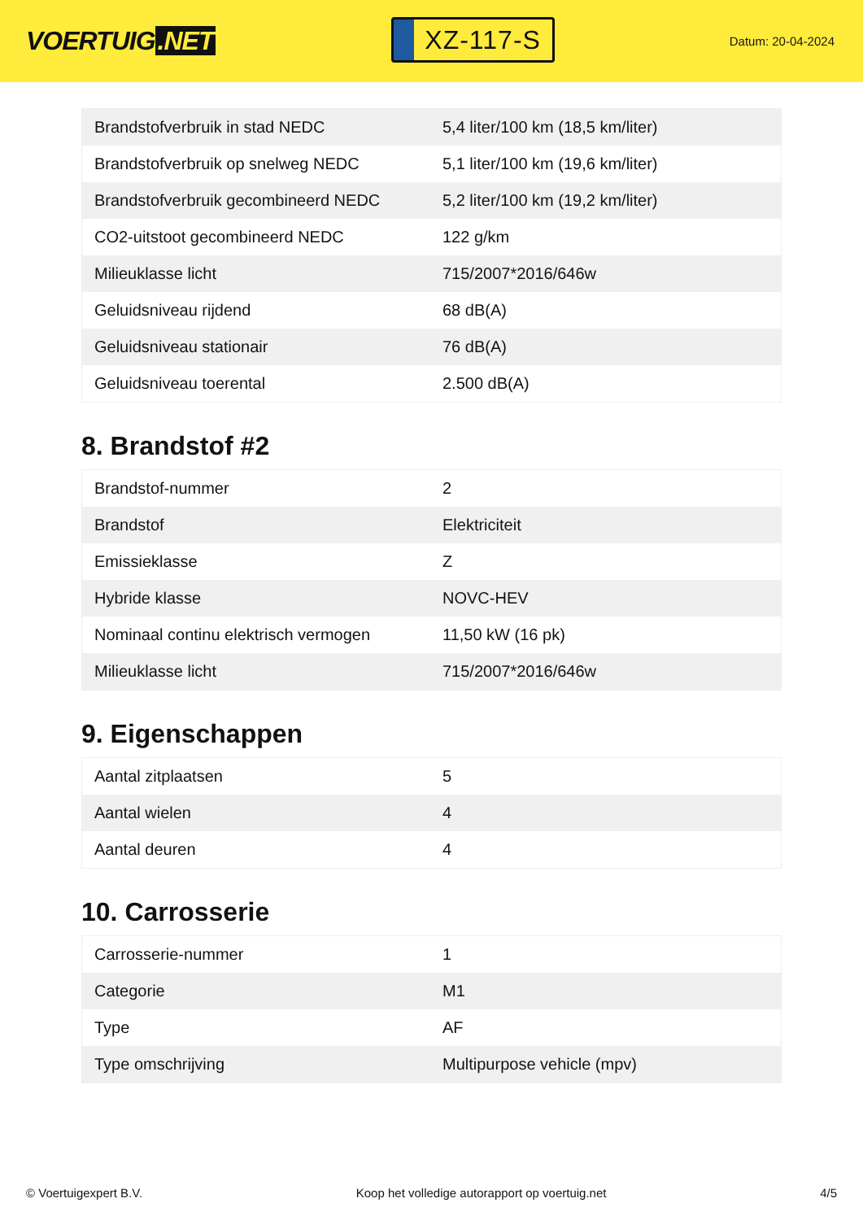VOERTUIG.NET
XZ-117-S
Datum: 20-04-2024
| Brandstofverbruik in stad NEDC | 5,4 liter/100 km (18,5 km/liter) |
| Brandstofverbruik op snelweg NEDC | 5,1 liter/100 km (19,6 km/liter) |
| Brandstofverbruik gecombineerd NEDC | 5,2 liter/100 km (19,2 km/liter) |
| CO2-uitstoot gecombineerd NEDC | 122 g/km |
| Milieuklasse licht | 715/2007*2016/646w |
| Geluidsniveau rijdend | 68 dB(A) |
| Geluidsniveau stationair | 76 dB(A) |
| Geluidsniveau toerental | 2.500 dB(A) |
8. Brandstof #2
| Brandstof-nummer | 2 |
| Brandstof | Elektriciteit |
| Emissieklasse | Z |
| Hybride klasse | NOVC-HEV |
| Nominaal continu elektrisch vermogen | 11,50 kW (16 pk) |
| Milieuklasse licht | 715/2007*2016/646w |
9. Eigenschappen
| Aantal zitplaatsen | 5 |
| Aantal wielen | 4 |
| Aantal deuren | 4 |
10. Carrosserie
| Carrosserie-nummer | 1 |
| Categorie | M1 |
| Type | AF |
| Type omschrijving | Multipurpose vehicle (mpv) |
© Voertuigexpert B.V. Koop het volledige autorapport op voertuig.net 4/5